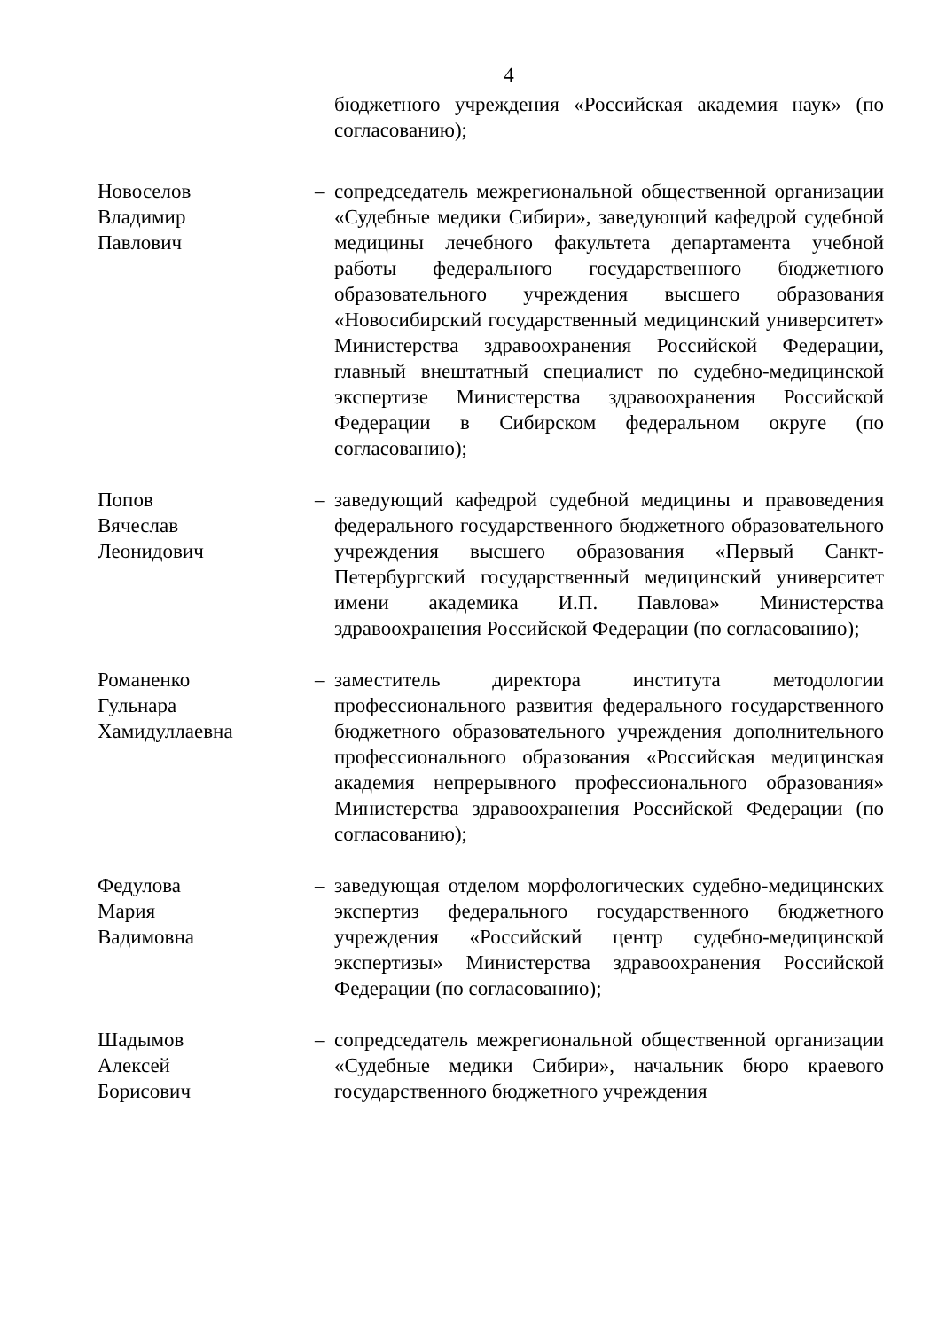4
бюджетного учреждения «Российская академия наук» (по согласованию);
Новоселов
Владимир
Павлович
– сопредседатель межрегиональной общественной организации «Судебные медики Сибири», заведующий кафедрой судебной медицины лечебного факультета департамента учебной работы федерального государственного бюджетного образовательного учреждения высшего образования «Новосибирский государственный медицинский университет» Министерства здравоохранения Российской Федерации, главный внештатный специалист по судебно-медицинской экспертизе Министерства здравоохранения Российской Федерации в Сибирском федеральном округе (по согласованию);
Попов
Вячеслав
Леонидович
– заведующий кафедрой судебной медицины и правоведения федерального государственного бюджетного образовательного учреждения высшего образования «Первый Санкт-Петербургский государственный медицинский университет имени академика И.П. Павлова» Министерства здравоохранения Российской Федерации (по согласованию);
Романенко
Гульнара
Хамидуллаевна
– заместитель директора института методологии профессионального развития федерального государственного бюджетного образовательного учреждения дополнительного профессионального образования «Российская медицинская академия непрерывного профессионального образования» Министерства здравоохранения Российской Федерации (по согласованию);
Федулова
Мария
Вадимовна
– заведующая отделом морфологических судебно-медицинских экспертиз федерального государственного бюджетного учреждения «Российский центр судебно-медицинской экспертизы» Министерства здравоохранения Российской Федерации (по согласованию);
Шадымов
Алексей
Борисович
– сопредседатель межрегиональной общественной организации «Судебные медики Сибири», начальник бюро краевого государственного бюджетного учреждения